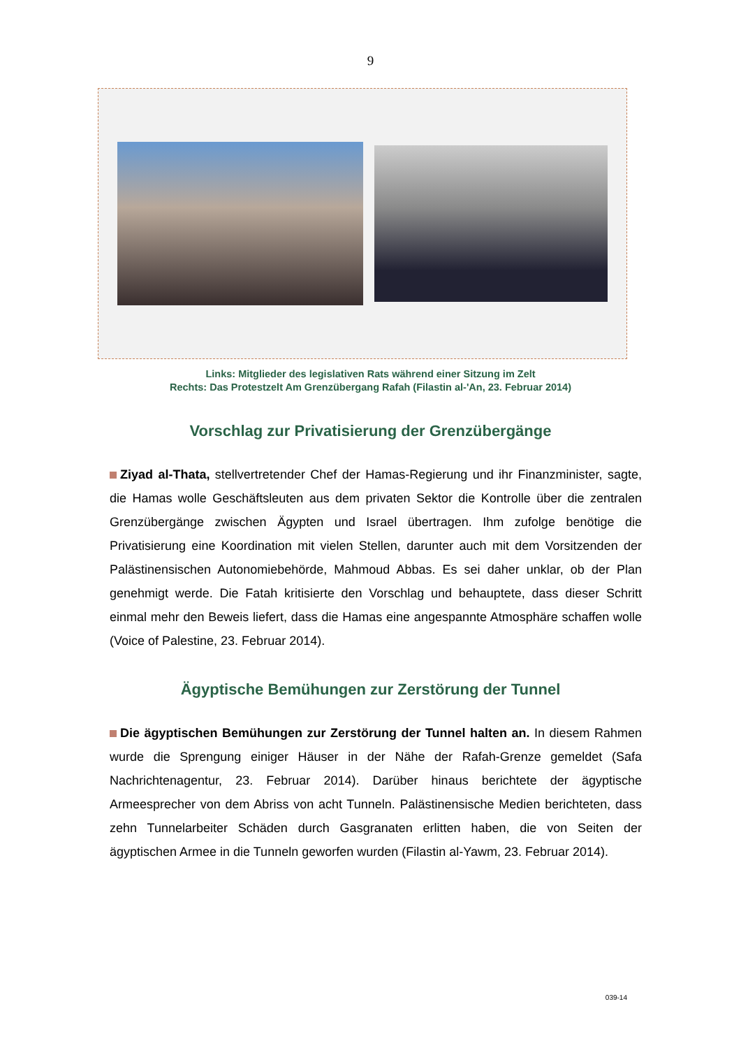9
Links: Mitglieder des legislativen Rats während einer Sitzung im Zelt
Rechts: Das Protestzelt Am Grenzübergang Rafah (Filastin al-'An, 23. Februar 2014)
Vorschlag zur Privatisierung der Grenzübergänge
Ziyad al-Thata, stellvertretender Chef der Hamas-Regierung und ihr Finanzminister, sagte, die Hamas wolle Geschäftsleuten aus dem privaten Sektor die Kontrolle über die zentralen Grenzübergänge zwischen Ägypten und Israel übertragen. Ihm zufolge benötige die Privatisierung eine Koordination mit vielen Stellen, darunter auch mit dem Vorsitzenden der Palästinensischen Autonomiebehörde, Mahmoud Abbas. Es sei daher unklar, ob der Plan genehmigt werde. Die Fatah kritisierte den Vorschlag und behauptete, dass dieser Schritt einmal mehr den Beweis liefert, dass die Hamas eine angespannte Atmosphäre schaffen wolle (Voice of Palestine, 23. Februar 2014).
Ägyptische Bemühungen zur Zerstörung der Tunnel
Die ägyptischen Bemühungen zur Zerstörung der Tunnel halten an. In diesem Rahmen wurde die Sprengung einiger Häuser in der Nähe der Rafah-Grenze gemeldet (Safa Nachrichtenagentur, 23. Februar 2014). Darüber hinaus berichtete der ägyptische Armeesprecher von dem Abriss von acht Tunneln. Palästinensische Medien berichteten, dass zehn Tunnelarbeiter Schäden durch Gasgranaten erlitten haben, die von Seiten der ägyptischen Armee in die Tunneln geworfen wurden (Filastin al-Yawm, 23. Februar 2014).
039-14